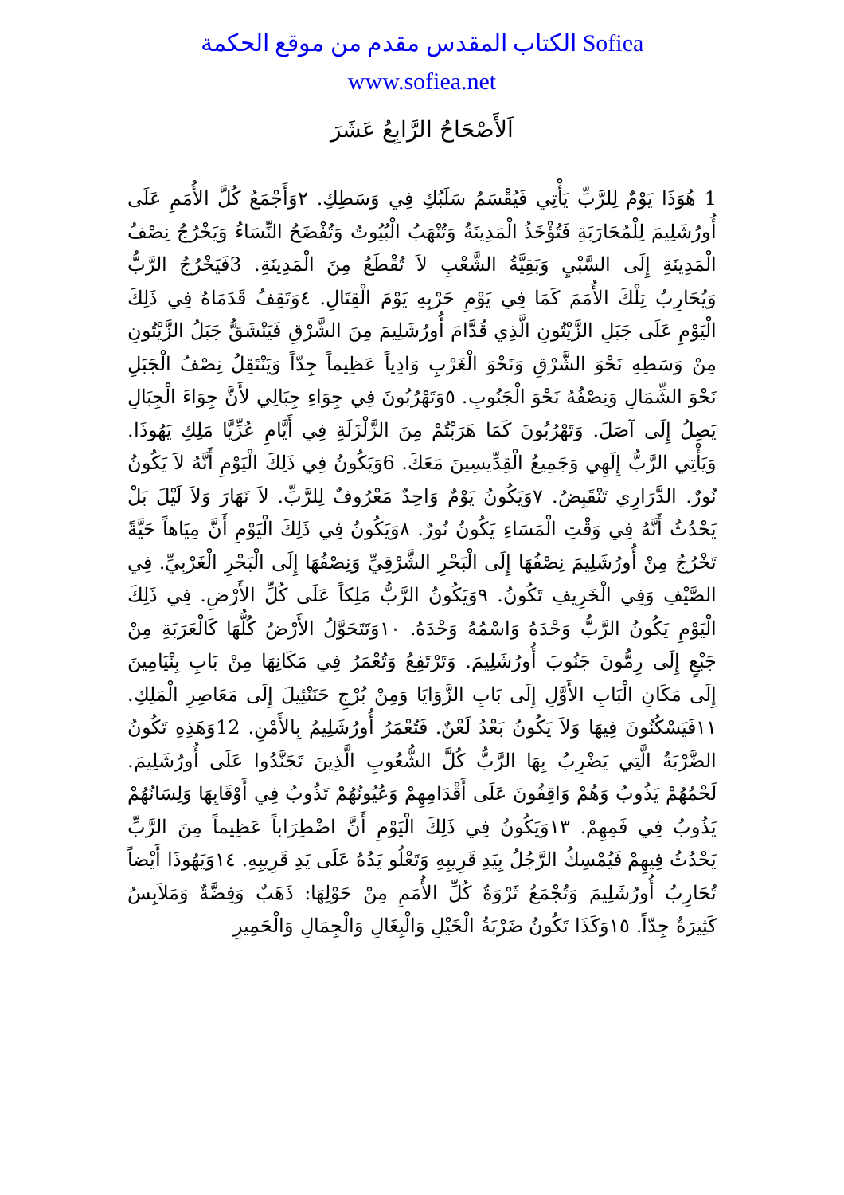الكتاب المقدس مقدم من موقع الحكمة Sofiea
www.sofiea.net
اَلأَصْحَاحُ الرَّابِعُ عَشَرَ
1 هُوَذَا يَوْمٌ لِلرَّبِّ يَأْتِي فَيُقْسَمُ سَلَبُكِ فِي وَسَطِكِ. ٢وَأَجْمَعُ كُلَّ الأُمَمِ عَلَى أُورُشَلِيمَ لِلْمُحَارَبَةِ فَتُؤْخَذُ الْمَدِينَةُ وَتُنْهَبُ الْبُيُوتُ وَتُفْضَحُ النِّسَاءُ وَيَخْرُجُ نِصْفُ الْمَدِينَةِ إِلَى السَّبْيِ وَبَقِيَّةُ الشَّعْبِ لاَ تُقْطَعُ مِنَ الْمَدِينَةِ. 3فَيَخْرُجُ الرَّبُّ وَيُحَارِبُ تِلْكَ الأُمَمَ كَمَا فِي يَوْمِ حَرْبِهِ يَوْمَ الْقِتَالِ. ٤وَتَقِفُ قَدَمَاهُ فِي ذَلِكَ الْيَوْمِ عَلَى جَبَلِ الزَّيْتُونِ الَّذِي قُدَّامَ أُورُشَلِيمَ مِنَ الشَّرْقِ فَيَنْشَقُّ جَبَلُ الزَّيْتُونِ مِنْ وَسَطِهِ نَحْوَ الشَّرْقِ وَنَحْوَ الْغَرْبِ وَادِياً عَظِيماً جِدّاً وَيَنْتَقِلُ نِصْفُ الْجَبَلِ نَحْوَ الشِّمَالِ وَنِصْفُهُ نَحْوَ الْجَنُوبِ. ٥وَتَهْرُبُونَ فِي جِوَاءِ جِبَالِي لأَنَّ جِوَاءَ الْجِبَالِ يَصِلُ إِلَى آصَلَ. وَتَهْرُبُونَ كَمَا هَرَبْتُمْ مِنَ الزَّلْزَلَةِ فِي أَيَّامِ عُزِّيَّا مَلِكِ يَهُوذَا. وَيَأْتِي الرَّبُّ إِلَهِي وَجَمِيعُ الْقِدِّيسِينَ مَعَكَ. 6وَيَكُونُ فِي ذَلِكَ الْيَوْمِ أَنَّهُ لاَ يَكُونُ نُورٌ. الدَّرَارِي تَنْقَبِضُ. ٧وَيَكُونُ يَوْمٌ وَاحِدٌ مَعْرُوفٌ لِلرَّبِّ. لاَ نَهَارَ وَلاَ لَيْلَ بَلْ يَحْدُثُ أَنَّهُ فِي وَقْتِ الْمَسَاءِ يَكُونُ نُورٌ. ٨وَيَكُونُ فِي ذَلِكَ الْيَوْمِ أَنَّ مِيَاهاً حَيَّةً تَخْرُجُ مِنْ أُورُشَلِيمَ نِصْفُهَا إِلَى الْبَحْرِ الشَّرْقِيِّ وَنِصْفُهَا إِلَى الْبَحْرِ الْغَرْبِيِّ. فِي الصَّيْفِ وَفِي الْخَرِيفِ تَكُونُ. ٩وَيَكُونُ الرَّبُّ مَلِكاً عَلَى كُلِّ الأَرْضِ. فِي ذَلِكَ الْيَوْمِ يَكُونُ الرَّبُّ وَحْدَهُ وَاسْمُهُ وَحْدَهُ. ١٠وَتَتَحَوَّلُ الأَرْضُ كُلُّهَا كَالْعَرَبَةِ مِنْ جَبْعٍ إِلَى رِمُّونَ جَنُوبَ أُورُشَلِيمَ. وَتَرْتَفِعُ وَتُعْمَرُ فِي مَكَانِهَا مِنْ بَابِ بِنْيَامِينَ إِلَى مَكَانِ الْبَابِ الأَوَّلِ إِلَى بَابِ الزَّوَايَا وَمِنْ بُرْجِ حَنَنْئِيلَ إِلَى مَعَاصِرِ الْمَلِكِ. ١١فَيَسْكُنُونَ فِيهَا وَلاَ يَكُونُ بَعْدُ لَعْنٌ. فَتُعْمَرُ أُورُشَلِيمُ بِالأَمْنِ. 12وَهَذِهِ تَكُونُ الضَّرْبَةُ الَّتِي يَضْرِبُ بِهَا الرَّبُّ كُلَّ الشُّعُوبِ الَّذِينَ تَجَنَّدُوا عَلَى أُورُشَلِيمَ. لَحْمُهُمْ يَذُوبُ وَهُمْ وَاقِفُونَ عَلَى أَقْدَامِهِمْ وَعُيُونُهُمْ تَذُوبُ فِي أَوْقَابِهَا وَلِسَانُهُمْ يَذُوبُ فِي فَمِهِمْ. ١٣وَيَكُونُ فِي ذَلِكَ الْيَوْمِ أَنَّ اضْطِرَاباً عَظِيماً مِنَ الرَّبِّ يَحْدُثُ فِيهِمْ فَيُمْسِكُ الرَّجُلُ بِيَدِ قَرِيبِهِ وَتَعْلُو يَدُهُ عَلَى يَدِ قَرِيبِهِ. ١٤وَيَهُوذَا أَيْضاً تُحَارِبُ أُورُشَلِيمَ وَتُجْمَعُ ثَرْوَةُ كُلِّ الأُمَمِ مِنْ حَوْلِهَا: ذَهَبٌ وَفِضَّةٌ وَمَلاَبِسُ كَثِيرَةٌ جِدّاً. ١٥وَكَذَا تَكُونُ ضَرْبَةُ الْخَيْلِ وَالْبِغَالِ وَالْجِمَالِ وَالْحَمِيرِ